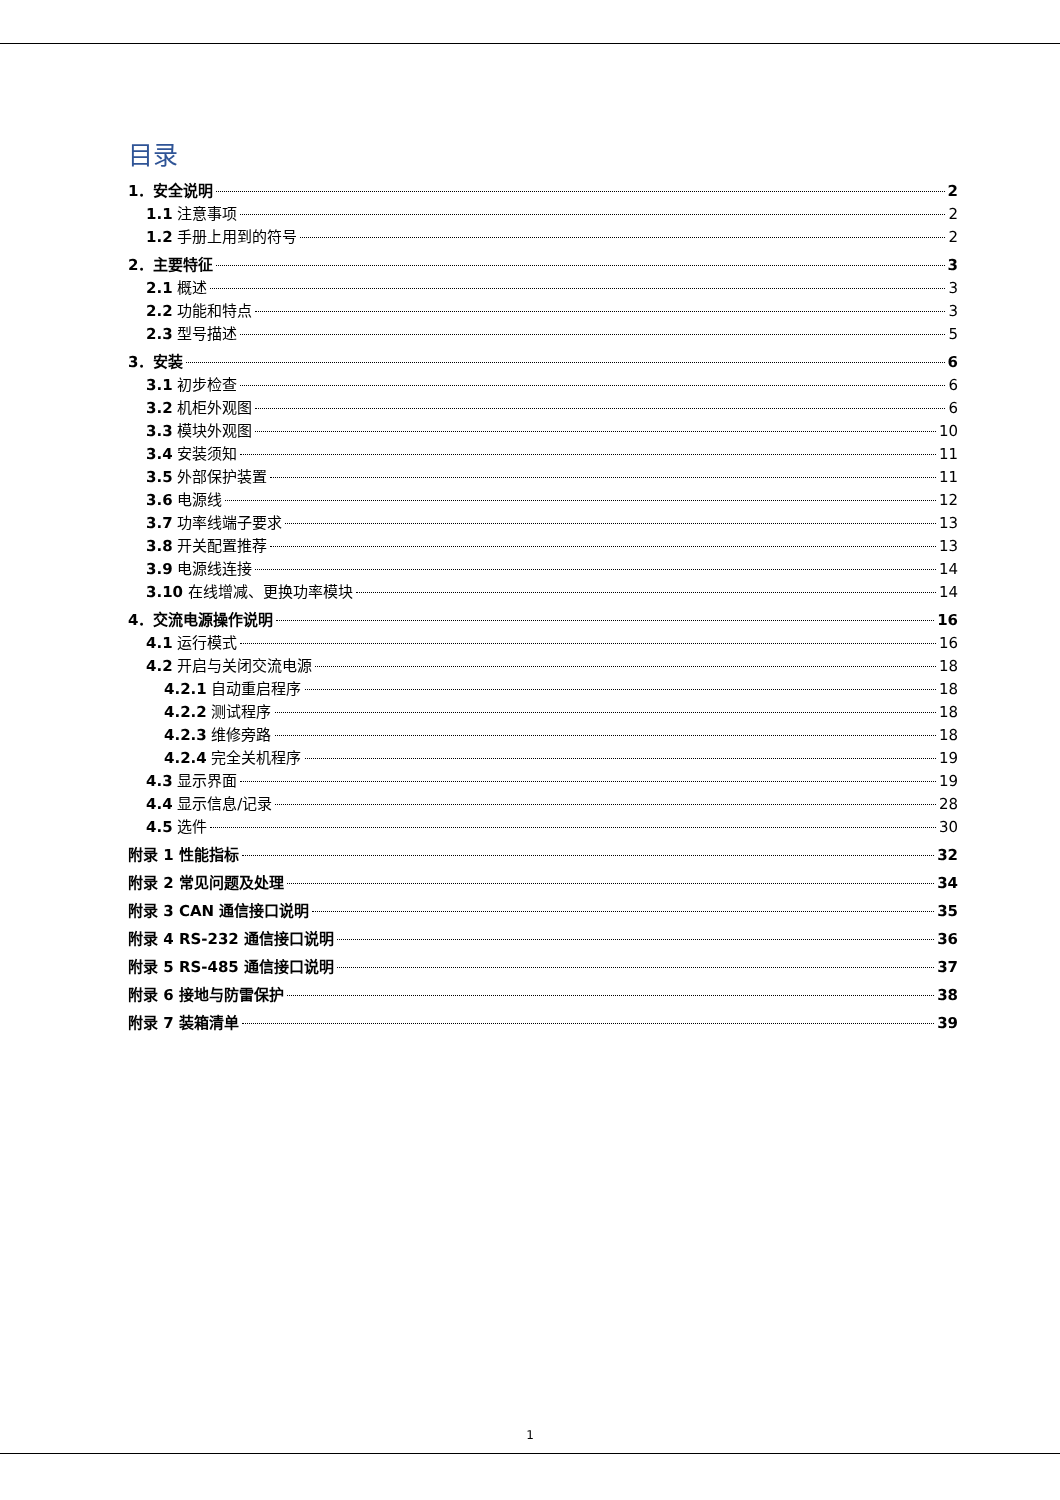目录
1．安全说明 2
1.1 注意事项 2
1.2 手册上用到的符号 2
2．主要特征 3
2.1 概述 3
2.2 功能和特点 3
2.3 型号描述 5
3．安装 6
3.1 初步检查 6
3.2 机柜外观图 6
3.3 模块外观图 10
3.4 安装须知 11
3.5 外部保护装置 11
3.6 电源线 12
3.7 功率线端子要求 13
3.8 开关配置推荐 13
3.9 电源线连接 14
3.10 在线增减、更换功率模块 14
4．交流电源操作说明 16
4.1 运行模式 16
4.2 开启与关闭交流电源 18
4.2.1 自动重启程序 18
4.2.2 测试程序 18
4.2.3 维修旁路 18
4.2.4 完全关机程序 19
4.3 显示界面 19
4.4 显示信息/记录 28
4.5 选件 30
附录 1 性能指标 32
附录 2 常见问题及处理 34
附录 3 CAN 通信接口说明 35
附录 4 RS-232 通信接口说明 36
附录 5 RS-485 通信接口说明 37
附录 6 接地与防雷保护 38
附录 7 装箱清单 39
1